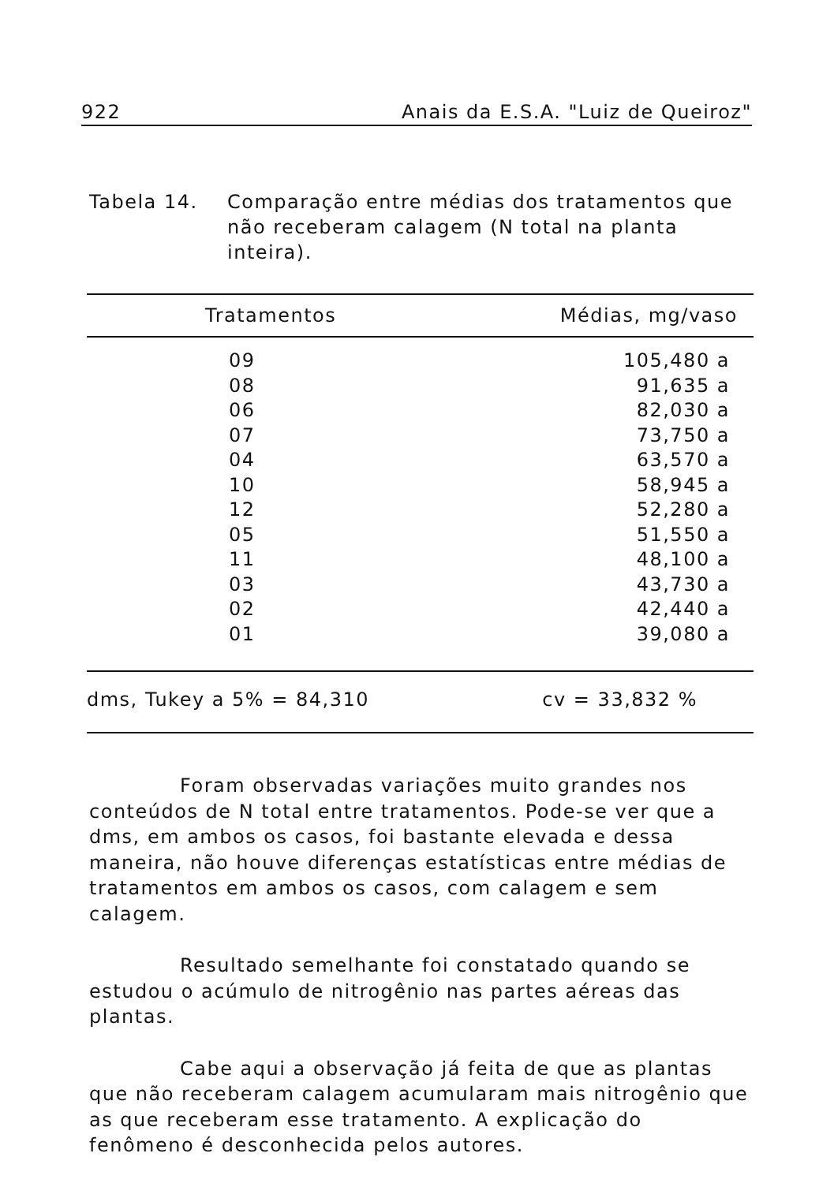922 Anais da E.S.A. "Luiz de Queiroz"
Tabela 14. Comparação entre médias dos tratamentos que não receberam calagem (N total na planta inteira).
| Tratamentos | Médias, mg/vaso |
| --- | --- |
| 09 | 105,480 a |
| 08 | 91,635 a |
| 06 | 82,030 a |
| 07 | 73,750 a |
| 04 | 63,570 a |
| 10 | 58,945 a |
| 12 | 52,280 a |
| 05 | 51,550 a |
| 11 | 48,100 a |
| 03 | 43,730 a |
| 02 | 42,440 a |
| 01 | 39,080 a |
| dms, Tukey a 5% = 84,310 | cv = 33,832 % |
Foram observadas variações muito grandes nos conteúdos de N total entre tratamentos. Pode-se ver que a dms, em ambos os casos, foi bastante elevada e dessa maneira, não houve diferenças estatísticas entre médias de tratamentos em ambos os casos, com calagem e sem calagem.
Resultado semelhante foi constatado quando se estudou o acúmulo de nitrogênio nas partes aéreas das plantas.
Cabe aqui a observação já feita de que as plantas que não receberam calagem acumularam mais nitrogênio que as que receberam esse tratamento. A explicação do fenômeno é desconhecida pelos autores.